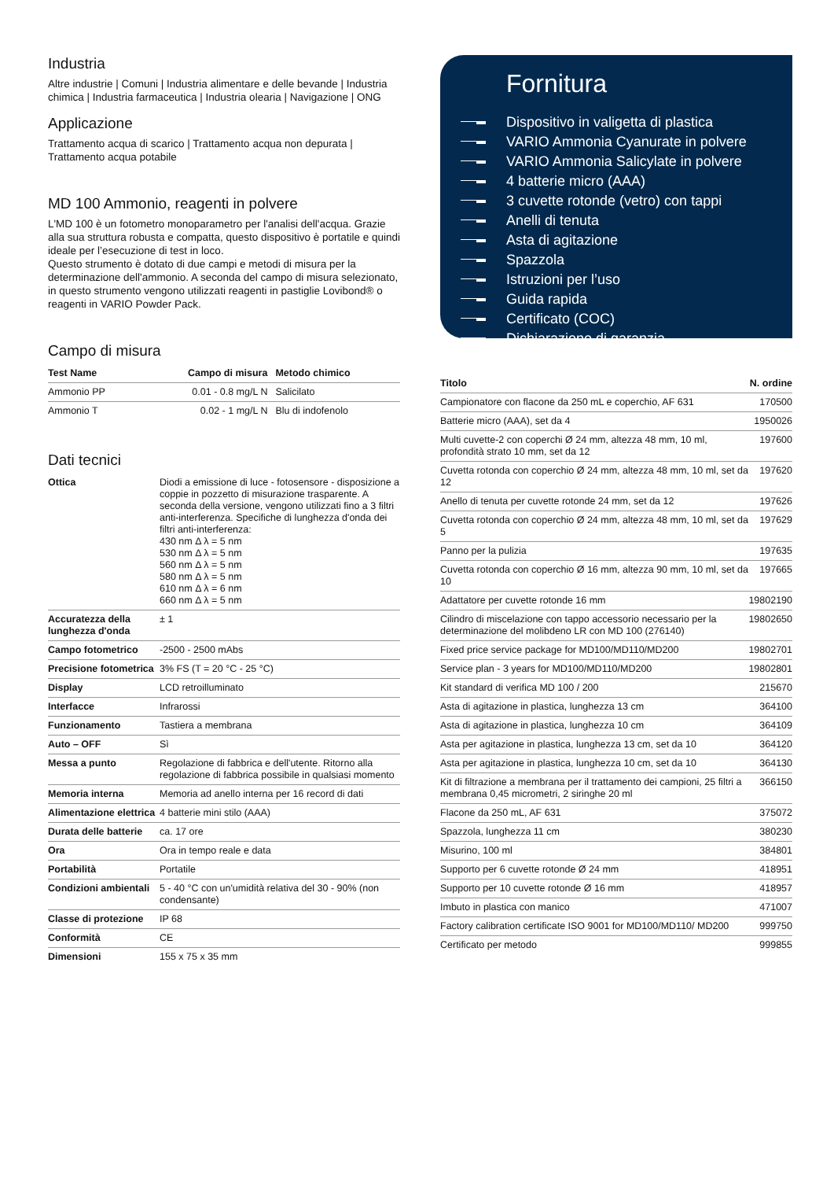Industria
Altre industrie | Comuni | Industria alimentare e delle bevande | Industria chimica | Industria farmaceutica | Industria olearia | Navigazione | ONG
Applicazione
Trattamento acqua di scarico | Trattamento acqua non depurata | Trattamento acqua potabile
MD 100 Ammonio, reagenti in polvere
L'MD 100 è un fotometro monoparametro per l'analisi dell'acqua. Grazie alla sua struttura robusta e compatta, questo dispositivo è portatile e quindi ideale per l’esecuzione di test in loco.
Questo strumento è dotato di due campi e metodi di misura per la determinazione dell'ammonio. A seconda del campo di misura selezionato, in questo strumento vengono utilizzati reagenti in pastiglie Lovibond® o reagenti in VARIO Powder Pack.
Campo di misura
| Test Name | Campo di misura | Metodo chimico |
| --- | --- | --- |
| Ammonio PP | 0.01 - 0.8 mg/L N | Salicilato |
| Ammonio T | 0.02 - 1 mg/L N | Blu di indofenolo |
Dati tecnici
| Ottica | Diodi a emissione di luce - fotosensore - disposizione a coppie in pozzetto di misurazione trasparente. A seconda della versione, vengono utilizzati fino a 3 filtri anti-interferenza. Specifiche di lunghezza d'onda dei filtri anti-interferenza: 430 nm Δ λ = 5 nm 530 nm Δ λ = 5 nm 560 nm Δ λ = 5 nm 580 nm Δ λ = 5 nm 610 nm Δ λ = 6 nm 660 nm Δ λ = 5 nm |
| Accuratezza della lunghezza d'onda | ± 1 |
| Campo fotometrico | -2500 - 2500 mAbs |
| Precisione fotometrica | 3% FS (T = 20 °C - 25 °C) |
| Display | LCD retroilluminato |
| Interfacce | Infrarossi |
| Funzionamento | Tastiera a membrana |
| Auto – OFF | Sì |
| Messa a punto | Regolazione di fabbrica e dell'utente. Ritorno alla regolazione di fabbrica possibile in qualsiasi momento |
| Memoria interna | Memoria ad anello interna per 16 record di dati |
| Alimentazione elettrica | 4 batterie mini stilo (AAA) |
| Durata delle batterie | ca. 17 ore |
| Ora | Ora in tempo reale e data |
| Portabilità | Portatile |
| Condizioni ambientali | 5 - 40 °C con un'umidità relativa del 30 - 90% (non condensante) |
| Classe di protezione | IP 68 |
| Conformità | CE |
| Dimensioni | 155 x 75 x 35 mm |
Fornitura
Dispositivo in valigetta di plastica
VARIO Ammonia Cyanurate in polvere
VARIO Ammonia Salicylate in polvere
4 batterie micro (AAA)
3 cuvette rotonde (vetro) con tappi
Anelli di tenuta
Asta di agitazione
Spazzola
Istruzioni per l’uso
Guida rapida
Certificato (COC)
Dichiarazione di garanzia
| Titolo | N. ordine |
| --- | --- |
| Campionatore con flacone da 250 mL e coperchio, AF 631 | 170500 |
| Batterie micro (AAA), set da 4 | 1950026 |
| Multi cuvette-2 con coperchi Ø 24 mm, altezza 48 mm, 10 ml, profondità strato 10 mm, set da 12 | 197600 |
| Cuvetta rotonda con coperchio Ø 24 mm, altezza 48 mm, 10 ml, set da 12 | 197620 |
| Anello di tenuta per cuvette rotonde 24 mm, set da 12 | 197626 |
| Cuvetta rotonda con coperchio Ø 24 mm, altezza 48 mm, 10 ml, set da 5 | 197629 |
| Panno per la pulizia | 197635 |
| Cuvetta rotonda con coperchio Ø 16 mm, altezza 90 mm, 10 ml, set da 10 | 197665 |
| Adattatore per cuvette rotonde 16 mm | 19802190 |
| Cilindro di miscelazione con tappo accessorio necessario per la determinazione del molibdeno LR con MD 100 (276140) | 19802650 |
| Fixed price service package for MD100/MD110/MD200 | 19802701 |
| Service plan - 3 years for MD100/MD110/MD200 | 19802801 |
| Kit standard di verifica MD 100 / 200 | 215670 |
| Asta di agitazione in plastica, lunghezza 13 cm | 364100 |
| Asta di agitazione in plastica, lunghezza 10 cm | 364109 |
| Asta per agitazione in plastica, lunghezza 13 cm, set da 10 | 364120 |
| Asta per agitazione in plastica, lunghezza 10 cm, set da 10 | 364130 |
| Kit di filtrazione a membrana per il trattamento dei campioni, 25 filtri a membrana 0,45 micrometri, 2 siringhe 20 ml | 366150 |
| Flacone da 250 mL, AF 631 | 375072 |
| Spazzola, lunghezza 11 cm | 380230 |
| Misurino, 100 ml | 384801 |
| Supporto per 6 cuvette rotonde Ø 24 mm | 418951 |
| Supporto per 10 cuvette rotonde Ø 16 mm | 418957 |
| Imbuto in plastica con manico | 471007 |
| Factory calibration certificate ISO 9001 for MD100/MD110/ MD200 | 999750 |
| Certificato per metodo | 999855 |